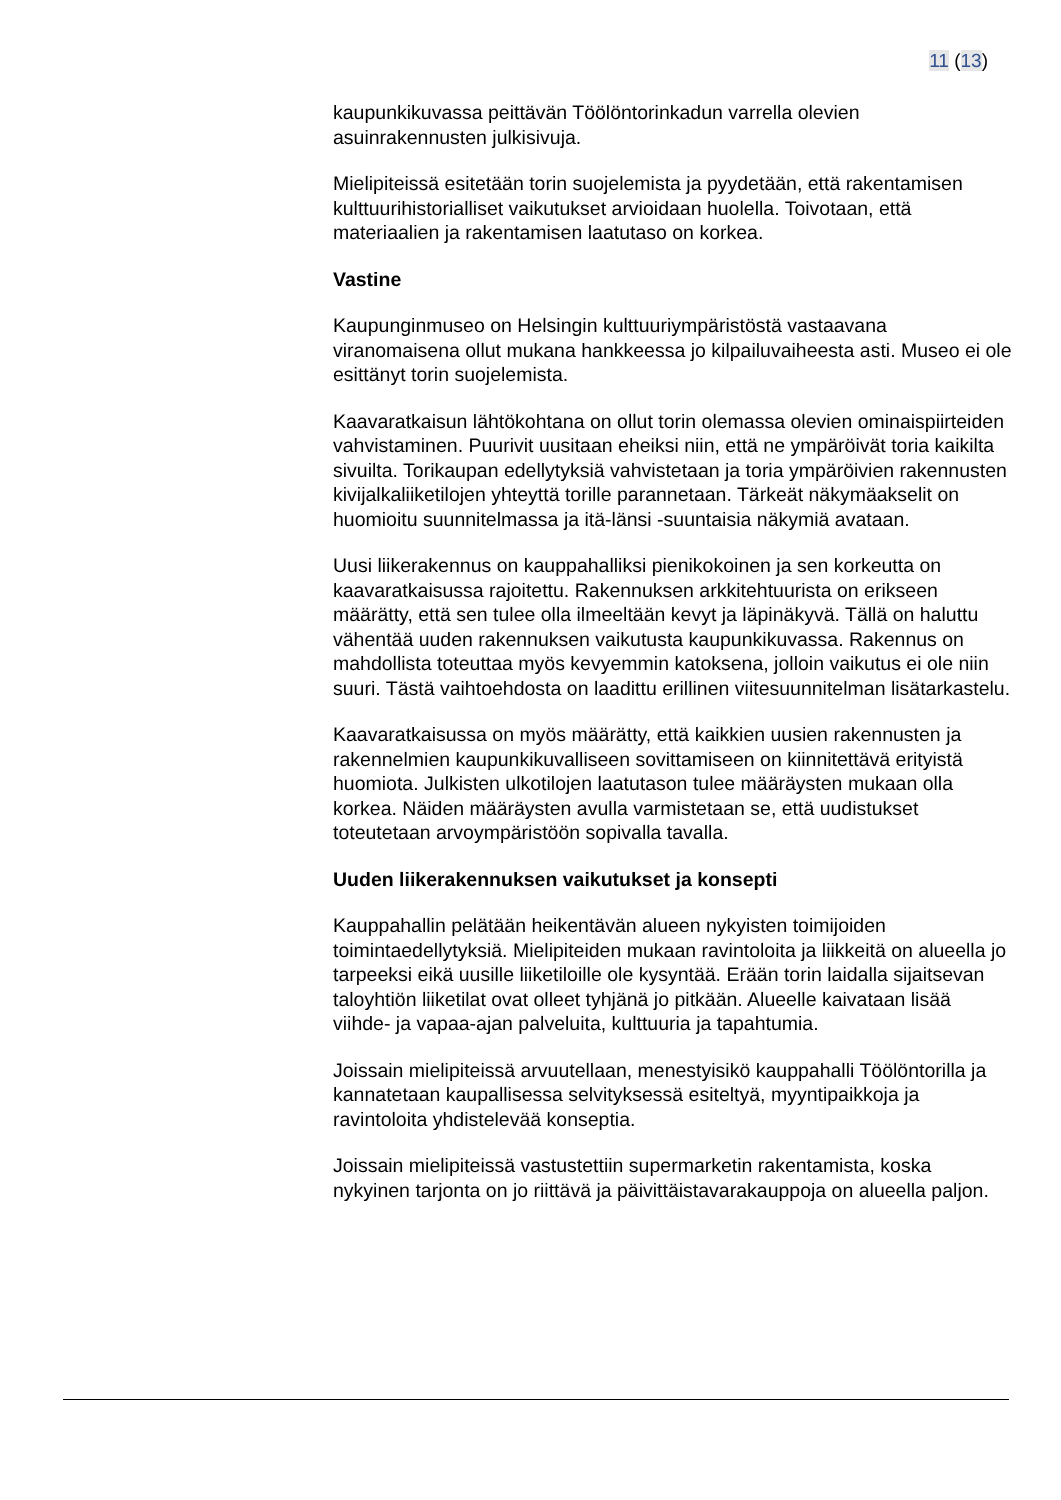11 (13)
kaupunkikuvassa peittävän Töölöntorinkadun varrella olevien asuinrakennusten julkisivuja.
Mielipiteissä esitetään torin suojelemista ja pyydetään, että rakentamisen kulttuurihistorialliset vaikutukset arvioidaan huolella. Toivotaan, että materiaalien ja rakentamisen laatutaso on korkea.
Vastine
Kaupunginmuseo on Helsingin kulttuuriympäristöstä vastaavana viranomaisena ollut mukana hankkeessa jo kilpailuvaiheesta asti. Museo ei ole esittänyt torin suojelemista.
Kaavaratkaisun lähtökohtana on ollut torin olemassa olevien ominaispiirteiden vahvistaminen. Puurivit uusitaan eheiksi niin, että ne ympäröivät toria kaikilta sivuilta. Torikaupan edellytyksiä vahvistetaan ja toria ympäröivien rakennusten kivijalkaliiketilojen yhteyttä torille parannetaan. Tärkeät näkymäakselit on huomioitu suunnitelmassa ja itä-länsi -suuntaisia näkymiä avataan.
Uusi liikerakennus on kauppahalliksi pienikokoinen ja sen korkeutta on kaavaratkaisussa rajoitettu. Rakennuksen arkkitehtuurista on erikseen määrätty, että sen tulee olla ilmeeltään kevyt ja läpinäkyvä. Tällä on haluttu vähentää uuden rakennuksen vaikutusta kaupunkikuvassa. Rakennus on mahdollista toteuttaa myös kevyemmin katoksena, jolloin vaikutus ei ole niin suuri. Tästä vaihtoehdosta on laadittu erillinen viitesuunnitelman lisätarkastelu.
Kaavaratkaisussa on myös määrätty, että kaikkien uusien rakennusten ja rakennelmien kaupunkikuvalliseen sovittamiseen on kiinnitettävä erityistä huomiota. Julkisten ulkotilojen laatutason tulee määräysten mukaan olla korkea. Näiden määräysten avulla varmistetaan se, että uudistukset toteutetaan arvoympäristöön sopivalla tavalla.
Uuden liikerakennuksen vaikutukset ja konsepti
Kauppahallin pelätään heikentävän alueen nykyisten toimijoiden toimintaedellytyksiä. Mielipiteiden mukaan ravintoloita ja liikkeitä on alueella jo tarpeeksi eikä uusille liiketiloille ole kysyntää. Erään torin laidalla sijaitsevan taloyhtiön liiketilat ovat olleet tyhjänä jo pitkään. Alueelle kaivataan lisää viihde- ja vapaa-ajan palveluita, kulttuuria ja tapahtumia.
Joissain mielipiteissä arvuutellaan, menestyisikö kauppahalli Töölöntorilla ja kannatetaan kaupallisessa selvityksessä esiteltyä, myyntipaikkoja ja ravintoloita yhdistelevää konseptia.
Joissain mielipiteissä vastustettiin supermarketin rakentamista, koska nykyinen tarjonta on jo riittävä ja päivittäistavarakauppoja on alueella paljon.